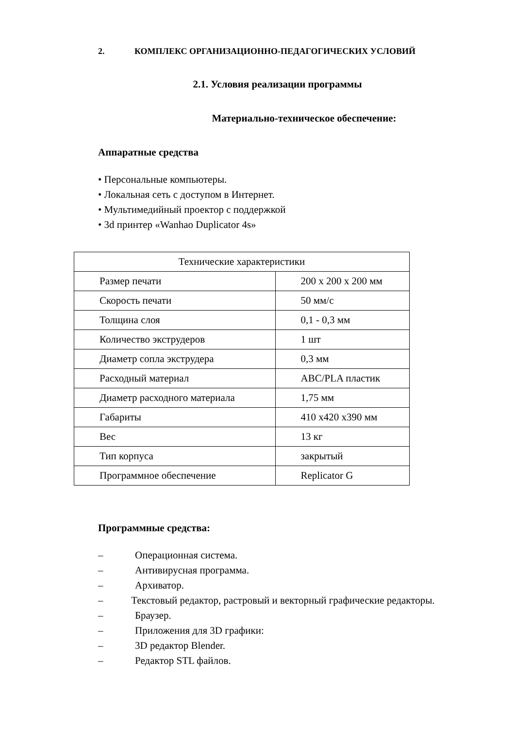2. КОМПЛЕКС ОРГАНИЗАЦИОННО-ПЕДАГОГИЧЕСКИХ УСЛОВИЙ
2.1. Условия реализации программы
Материально-техническое обеспечение:
Аппаратные средства
• Персональные компьютеры.
• Локальная сеть с доступом в Интернет.
• Мультимедийный проектор с поддержкой
• 3d принтер «Wanhao Duplicator 4s»
| Технические характеристики | |
| Размер печати | 200 х 200 х 200 мм |
| Скорость печати | 50 мм/с |
| Толщина слоя | 0,1 - 0,3 мм |
| Количество экструдеров | 1 шт |
| Диаметр сопла экструдера | 0,3 мм |
| Расходный материал | ABC/PLA пластик |
| Диаметр расходного материала | 1,75 мм |
| Габариты | 410 х420 х390 мм |
| Вес | 13 кг |
| Тип корпуса | закрытый |
| Программное обеспечение | Replicator G |
Программные средства:
– Операционная система.
– Антивирусная программа.
– Архиватор.
– Текстовый редактор, растровый и векторный графические редакторы.
– Браузер.
– Приложения для 3D графики:
– 3D редактор Blender.
– Редактор STL файлов.